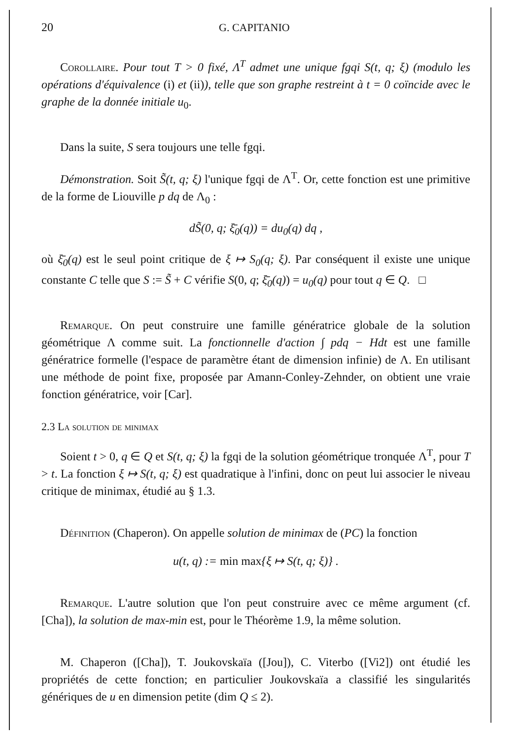20 G. CAPITANIO
Corollaire. Pour tout T > 0 fixé, Λ<sup>T</sup> admet une unique fgqi S(t, q; ξ) (modulo les opérations d'équivalence (i) et (ii)), telle que son graphe restreint à t = 0 coïncide avec le graphe de la donnée initiale u<sub>0</sub>.
Dans la suite, S sera toujours une telle fgqi.
Démonstration. Soit S̃(t, q; ξ) l'unique fgqi de Λ<sup>T</sup>. Or, cette fonction est une primitive de la forme de Liouville p dq de Λ<sub>0</sub> :
dS̃(0, q; ξ̄<sub>0</sub>(q)) = du<sub>0</sub>(q) dq ,
où ξ̄<sub>0</sub>(q) est le seul point critique de ξ ↦ S<sub>0</sub>(q; ξ). Par conséquent il existe une unique constante C telle que S := S̃ + C vérifie S(0, q; ξ̄<sub>0</sub>(q)) = u<sub>0</sub>(q) pour tout q ∈ Q. □
Remarque. On peut construire une famille génératrice globale de la solution géométrique Λ comme suit. La fonctionnelle d'action ∫ pdq − Hdt est une famille génératrice formelle (l'espace de paramètre étant de dimension infinie) de Λ. En utilisant une méthode de point fixe, proposée par Amann-Conley-Zehnder, on obtient une vraie fonction génératrice, voir [Car].
2.3 La solution de minimax
Soient t > 0, q ∈ Q et S(t, q; ξ) la fgqi de la solution géométrique tronquée Λ<sup>T</sup>, pour T > t. La fonction ξ ↦ S(t, q; ξ) est quadratique à l'infini, donc on peut lui associer le niveau critique de minimax, étudié au § 1.3.
Définition (Chaperon). On appelle solution de minimax de (PC) la fonction
u(t, q) := min max{ξ ↦ S(t, q; ξ)} .
Remarque. L'autre solution que l'on peut construire avec ce même argument (cf. [Cha]), la solution de max-min est, pour le Théorème 1.9, la même solution.
M. Chaperon ([Cha]), T. Joukovskaïa ([Jou]), C. Viterbo ([Vi2]) ont étudié les propriétés de cette fonction; en particulier Joukovskaïa a classifié les singularités génériques de u en dimension petite (dim Q ≤ 2).